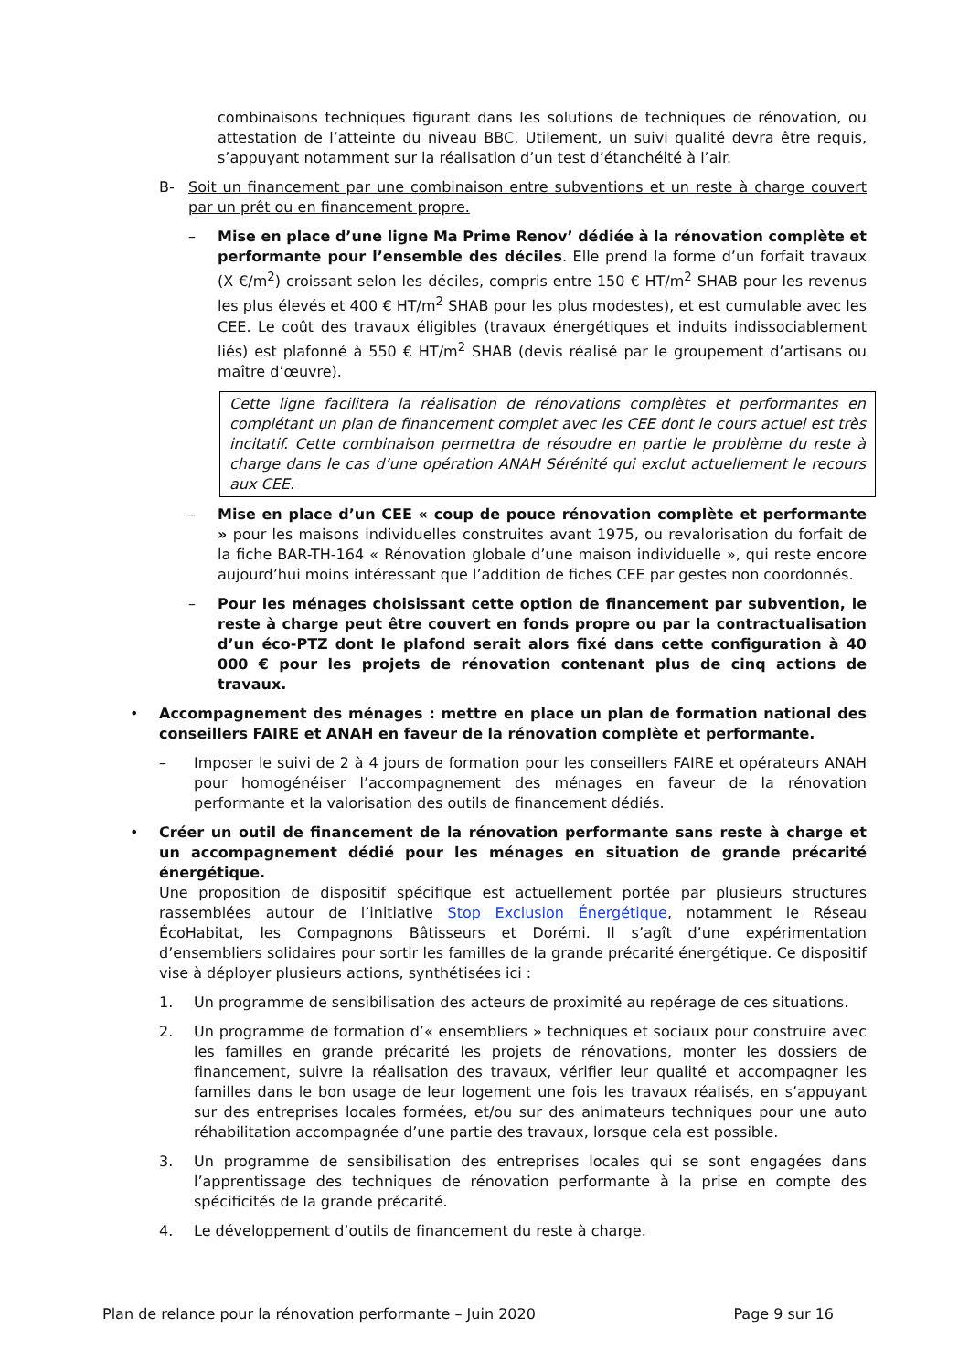combinaisons techniques figurant dans les solutions de techniques de rénovation, ou attestation de l’atteinte du niveau BBC. Utilement, un suivi qualité devra être requis, s’appuyant notamment sur la réalisation d’un test d’étanchéité à l’air.
B- Soit un financement par une combinaison entre subventions et un reste à charge couvert par un prêt ou en financement propre.
– Mise en place d’une ligne Ma Prime Renov’ dédiée à la rénovation complète et performante pour l’ensemble des déciles. Elle prend la forme d’un forfait travaux (X €/m<sup>2</sup>) croissant selon les déciles, compris entre 150 € HT/m<sup>2</sup> SHAB pour les revenus les plus élevés et 400 € HT/m<sup>2</sup> SHAB pour les plus modestes), et est cumulable avec les CEE. Le coût des travaux éligibles (travaux énergétiques et induits indissociablement liés) est plafonné à 550 € HT/m<sup>2</sup> SHAB (devis réalisé par le groupement d’artisans ou maître d’œuvre).
Cette ligne facilitera la réalisation de rénovations complètes et performantes en complétant un plan de financement complet avec les CEE dont le cours actuel est très incitatif. Cette combinaison permettra de résoudre en partie le problème du reste à charge dans le cas d’une opération ANAH Sérénité qui exclut actuellement le recours aux CEE.
– Mise en place d’un CEE « coup de pouce rénovation complète et performante » pour les maisons individuelles construites avant 1975, ou revalorisation du forfait de la fiche BAR-TH-164 « Rénovation globale d’une maison individuelle », qui reste encore aujourd’hui moins intéressant que l’addition de fiches CEE par gestes non coordonnés.
– Pour les ménages choisissant cette option de financement par subvention, le reste à charge peut être couvert en fonds propre ou par la contractualisation d’un éco-PTZ dont le plafond serait alors fixé dans cette configuration à 40 000 € pour les projets de rénovation contenant plus de cinq actions de travaux.
• Accompagnement des ménages : mettre en place un plan de formation national des conseillers FAIRE et ANAH en faveur de la rénovation complète et performante.
– Imposer le suivi de 2 à 4 jours de formation pour les conseillers FAIRE et opérateurs ANAH pour homogénéiser l’accompagnement des ménages en faveur de la rénovation performante et la valorisation des outils de financement dédiés.
• Créer un outil de financement de la rénovation performante sans reste à charge et un accompagnement dédié pour les ménages en situation de grande précarité énergétique.
Une proposition de dispositif spécifique est actuellement portée par plusieurs structures rassemblées autour de l’initiative Stop Exclusion Énergétique, notamment le Réseau ÉcoHabitat, les Compagnons Bâtisseurs et Dorémi. Il s’agît d’une expérimentation d’ensembliers solidaires pour sortir les familles de la grande précarité énergétique. Ce dispositif vise à déployer plusieurs actions, synthétisées ici :
1. Un programme de sensibilisation des acteurs de proximité au repérage de ces situations.
2. Un programme de formation d’« ensembliers » techniques et sociaux pour construire avec les familles en grande précarité les projets de rénovations, monter les dossiers de financement, suivre la réalisation des travaux, vérifier leur qualité et accompagner les familles dans le bon usage de leur logement une fois les travaux réalisés, en s’appuyant sur des entreprises locales formées, et/ou sur des animateurs techniques pour une auto réhabilitation accompagnée d’une partie des travaux, lorsque cela est possible.
3. Un programme de sensibilisation des entreprises locales qui se sont engagées dans l’apprentissage des techniques de rénovation performante à la prise en compte des spécificités de la grande précarité.
4. Le développement d’outils de financement du reste à charge.
Plan de relance pour la rénovation performante – Juin 2020 Page 9 sur 16